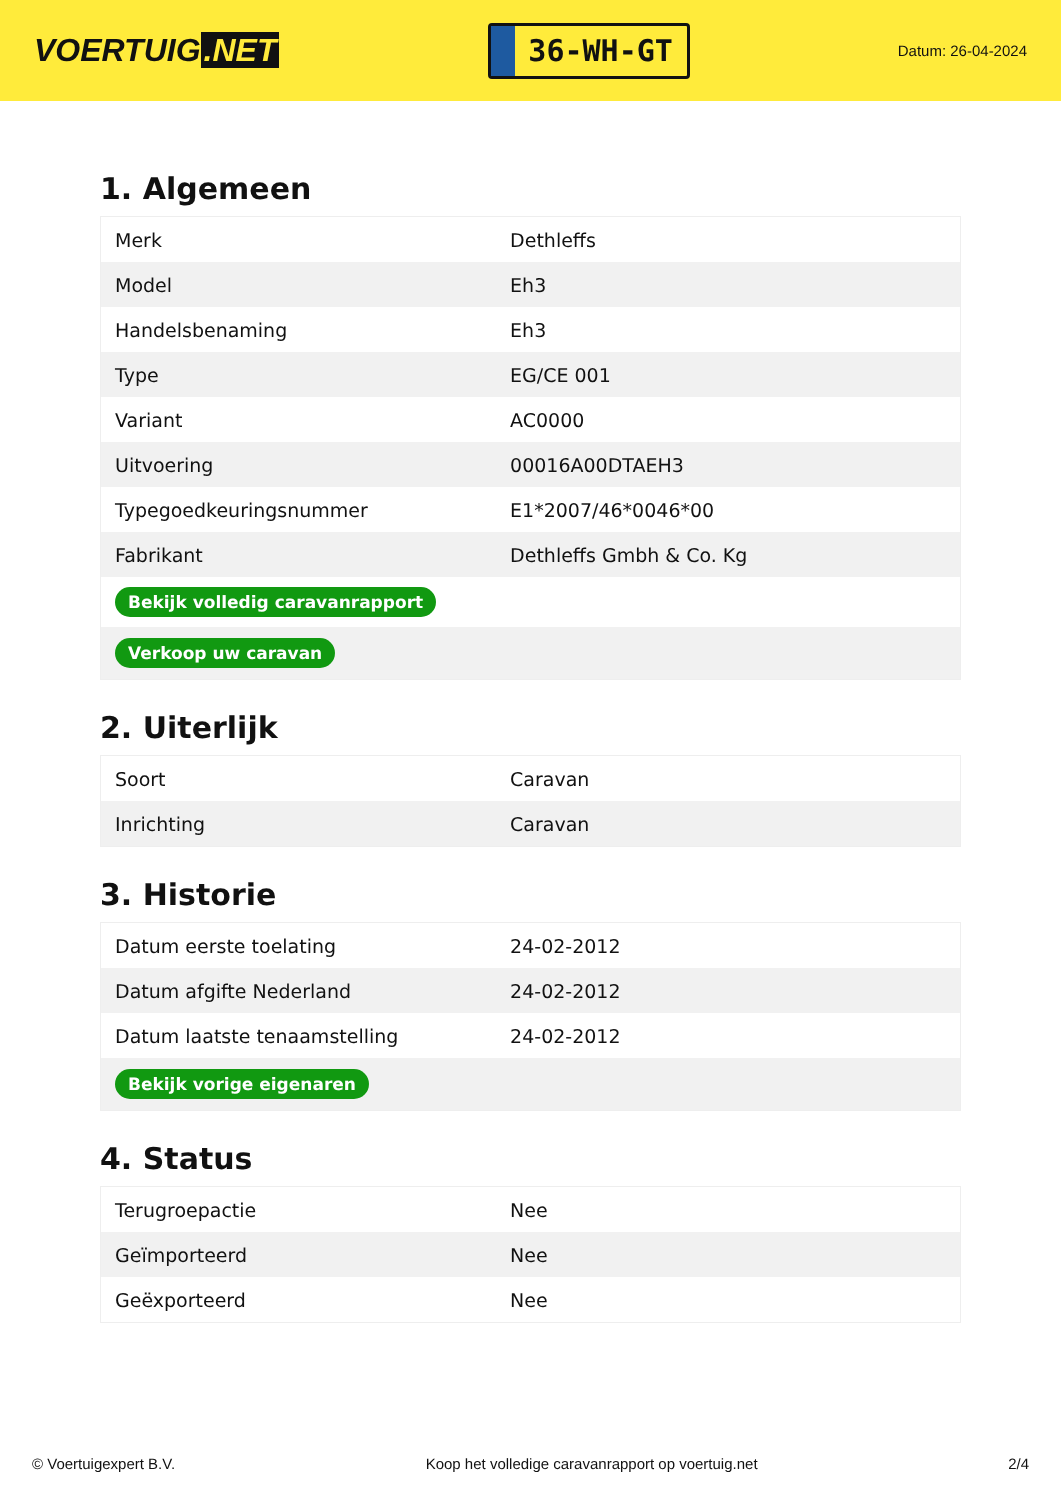VOERTUIG.NET
36-WH-GT
Datum: 26-04-2024
1. Algemeen
| Merk | Dethleffs |
| Model | Eh3 |
| Handelsbenaming | Eh3 |
| Type | EG/CE 001 |
| Variant | AC0000 |
| Uitvoering | 00016A00DTAEH3 |
| Typegoedkeuringsnummer | E1*2007/46*0046*00 |
| Fabrikant | Dethleffs Gmbh & Co. Kg |
| Bekijk volledig caravanrapport | |
| Verkoop uw caravan | |
2. Uiterlijk
| Soort | Caravan |
| Inrichting | Caravan |
3. Historie
| Datum eerste toelating | 24-02-2012 |
| Datum afgifte Nederland | 24-02-2012 |
| Datum laatste tenaamstelling | 24-02-2012 |
| Bekijk vorige eigenaren | |
4. Status
| Terugroepactie | Nee |
| Geïmporteerd | Nee |
| Geëxporteerd | Nee |
© Voertuigexpert B.V. Koop het volledige caravanrapport op voertuig.net 2/4